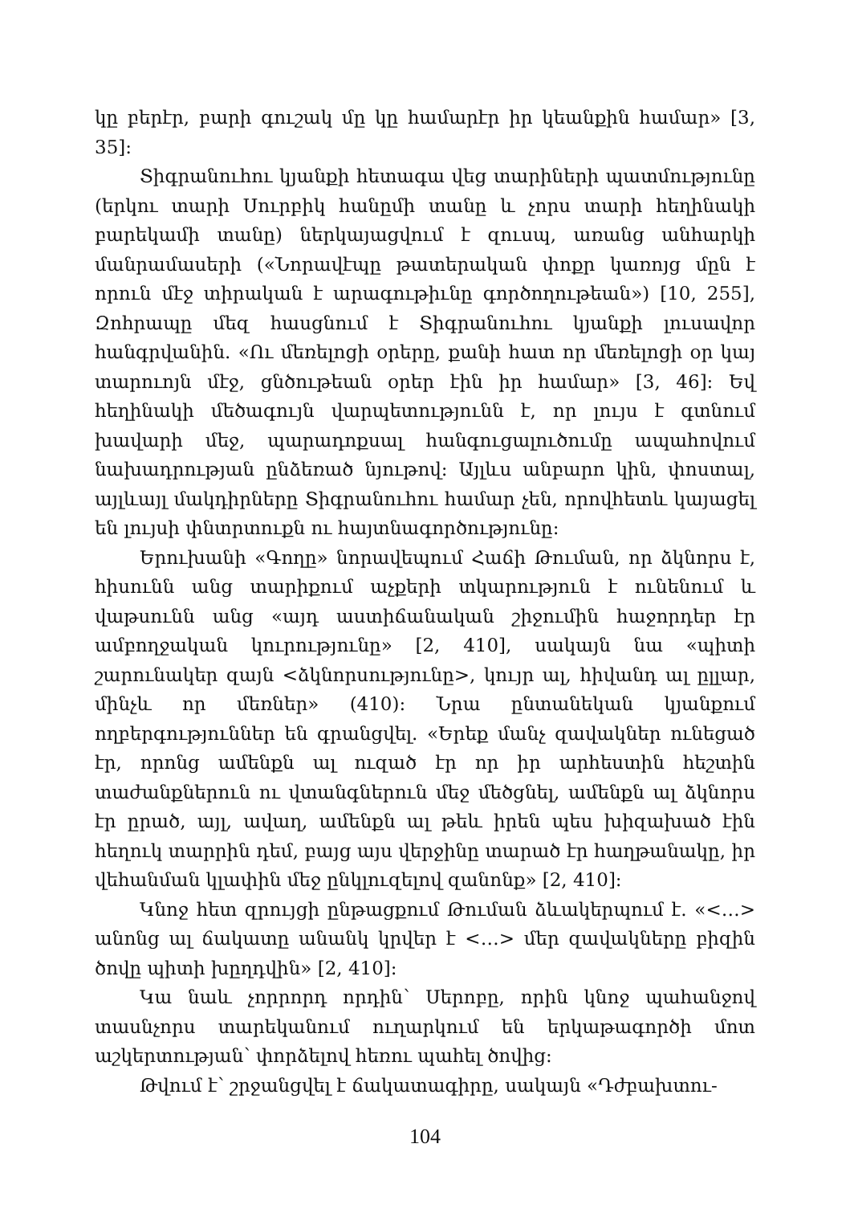կը բերէր, բարի գուշակ մը կը համարէր իր կեանքին համար» [3, 35]:
Տիգրանուհու կյանքի հետագա վեց տարիների պատմությունը (երկու տարի Սուրբիկ հանըմի տանը և չորս տարի հեղինակի բարեկամի տանը) ներկայացվում է զուսպ, առանց անհարկի մանրամասերի («Նորավէպը թատերական փոքր կառոյց մըն է որուն մէջ տիրական է արագութիւնը գործողութեան») [10, 255], Զոհրապը մեզ հասցնում է Տիգրանուհու կյանքի լուսավոր հանգրվանին. «Ու մեռելոցի օրերը, քանի հատ որ մեռելոցի օր կայ տարուոյն մէջ, ցնծութեան օրեր էին իր համար» [3, 46]: Եվ հեղինակի մեծագույն վարպետությունն է, որ լույս է գտնում խավարի մեջ, պարադոքսալ հանգուցալուծումը ապահովում նախադրության ընձեռած նյութով: Այլևս անբարո կին, փոստալ, այլևայլ մակդիրները Տիգրանուհու համար չեն, որովհետև կայացել են լույսի փնտրտուքն ու հայտնագործությունը:
Երուխանի «Գողը» նորավեպում Հաճի Թուման, որ ձկնորս է, հիսունն անց տարիքում աչքերի տկարություն է ունենում և վաթսունն անց «այդ աստիճանական շիջումին հաջորդեր էր ամբողջական կուրությունը» [2, 410], սակայն նա «պիտի շարունակեր զայն <ձկնորսությունը>, կույր ալ, հիվանդ ալ ըլլար, մինչև որ մեռներ» (410): Նրա ընտանեկան կյանքում ողբերգություններ են գրանցվել. «Երեք մանչ զավակներ ունեցած էր, որոնց ամենքն ալ ուզած էր որ իր արհեստին հեշտին տաժանքներուն ու վտանգներուն մեջ մեծցնել, ամենքն ալ ձկնորս էր ըրած, այլ, ավաղ, ամենքն ալ թեև իրեն պես խիզախած էին հեղուկ տարրին դեմ, բայց այս վերջինը տարած էր հաղթանակը, իր վեհանման կլափին մեջ ընկլուզելով զանոնք» [2, 410]:
Կնոջ հետ զրույցի ընթացքում Թուման ձևակերպում է. «<…> անոնց ալ ճակատը անանկ կրվեր է <…> մեր զավակները բիզին ծովը պիտի խըղդվին» [2, 410]:
Կա նաև չորրորդ որդին՝ Սերոբը, որին կնոջ պահանջով տասնչորս տարեկանում ուղարկում են երկաթագործի մոտ աշկերտության՝ փորձելով հեռու պահել ծովից:
Թվում է՝ շրջանցվել է ճակատագիրը, սակայն «Դժբախտու-
104